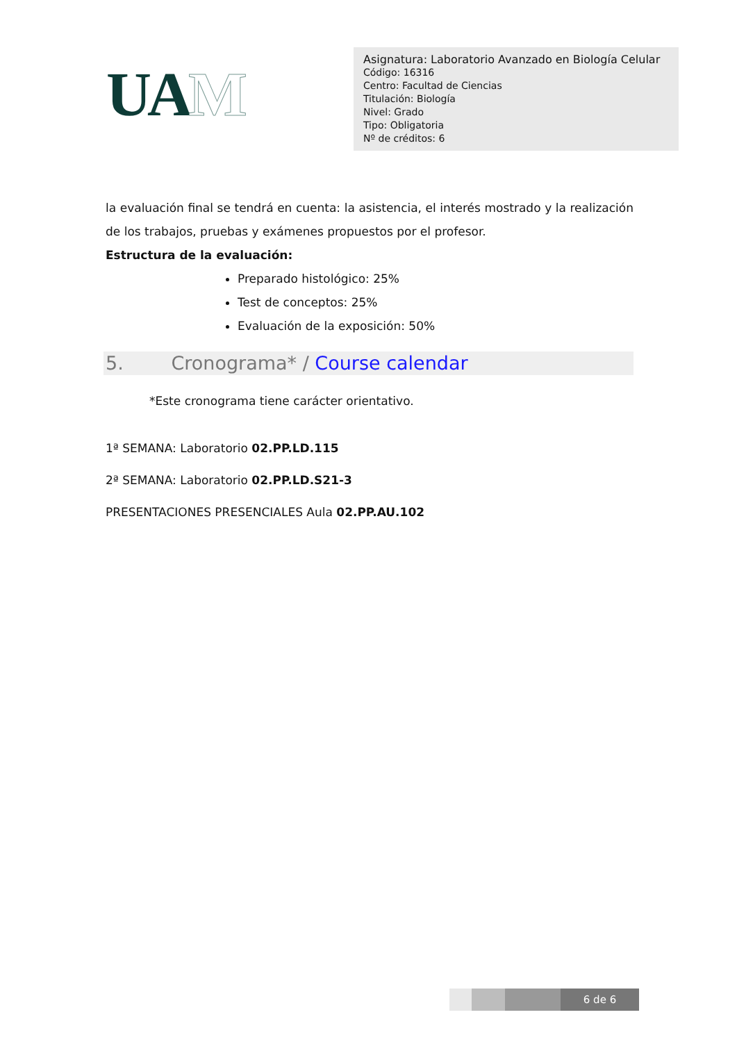UAM
Asignatura: Laboratorio Avanzado en Biología Celular
Código: 16316
Centro: Facultad de Ciencias
Titulación: Biología
Nivel: Grado
Tipo: Obligatoria
Nº de créditos: 6
la evaluación final se tendrá en cuenta: la asistencia, el interés mostrado y la realización de los trabajos, pruebas y exámenes propuestos por el profesor.
Estructura de la evaluación:
Preparado histológico: 25%
Test de conceptos: 25%
Evaluación de la exposición: 50%
5. Cronograma* / Course calendar
*Este cronograma tiene carácter orientativo.
1ª SEMANA: Laboratorio 02.PP.LD.115
2ª SEMANA: Laboratorio 02.PP.LD.S21-3
PRESENTACIONES PRESENCIALES Aula 02.PP.AU.102
6 de 6